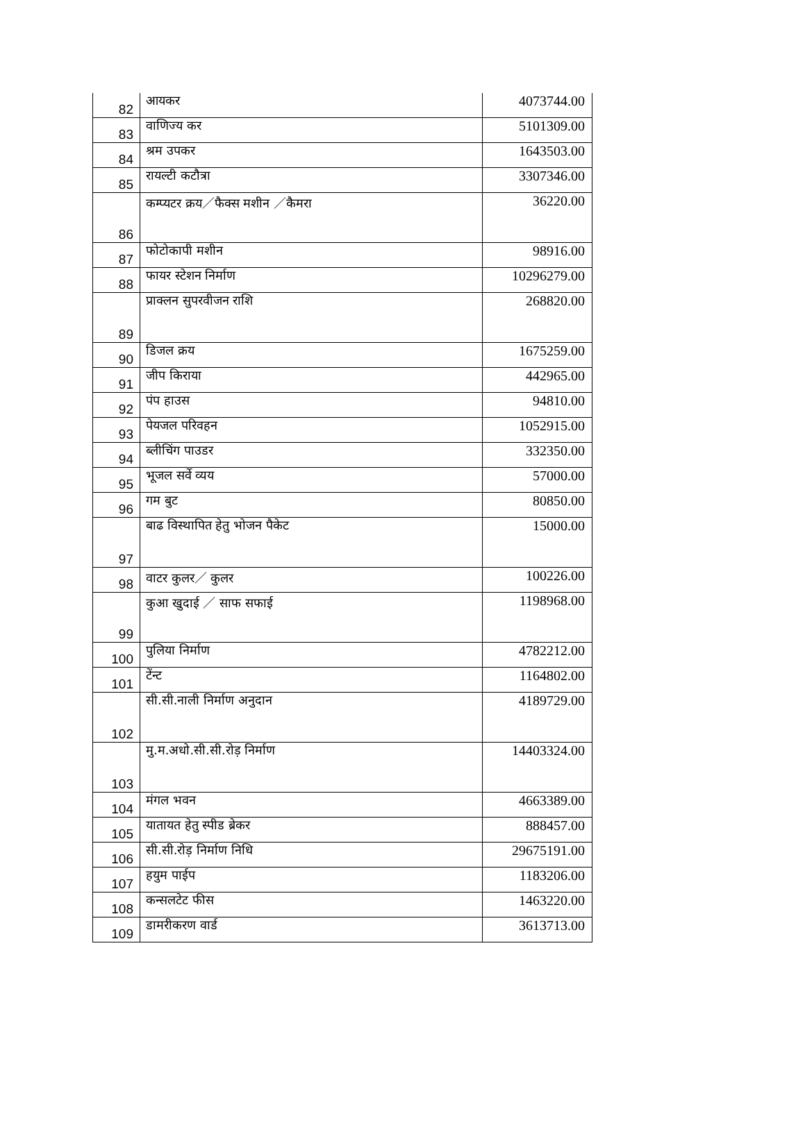| 82 | आयकर | 4073744.00 |
| 83 | वाणिज्य कर | 5101309.00 |
| 84 | श्रम उपकर | 1643503.00 |
| 85 | रायल्टी कटौत्रा | 3307346.00 |
| 86 | कम्प्यटर क्रय／फैक्स मशीन ／कैमरा | 36220.00 |
| 87 | फोटोकापी मशीन | 98916.00 |
| 88 | फायर स्टेशन निर्माण | 10296279.00 |
| 89 | प्राक्लन सुपरवीजन राशि | 268820.00 |
| 90 | डिजल क्रय | 1675259.00 |
| 91 | जीप किराया | 442965.00 |
| 92 | पंप हाउस | 94810.00 |
| 93 | पेयजल परिवहन | 1052915.00 |
| 94 | ब्लीचिंग पाउडर | 332350.00 |
| 95 | भूजल सर्वे व्यय | 57000.00 |
| 96 | गम बुट | 80850.00 |
| 97 | बाढ विस्थापित हेतु भोजन पैकेट | 15000.00 |
| 98 | वाटर कुलर／ कुलर | 100226.00 |
| 99 | कुआ खुदाई ／ साफ सफाई | 1198968.00 |
| 100 | पुलिया निर्माण | 4782212.00 |
| 101 | टेंन्ट | 1164802.00 |
| 102 | सी.सी.नाली निर्माण अनुदान | 4189729.00 |
| 103 | मु.म.अधो.सी.सी.रोड़ निर्माण | 14403324.00 |
| 104 | मंगल भवन | 4663389.00 |
| 105 | यातायत हेतु स्पीड ब्रेकर | 888457.00 |
| 106 | सी.सी.रोड़ निर्माण निधि | 29675191.00 |
| 107 | हयुम पाईप | 1183206.00 |
| 108 | कन्सलटेट फीस | 1463220.00 |
| 109 | डामरीकरण वार्ड | 3613713.00 |